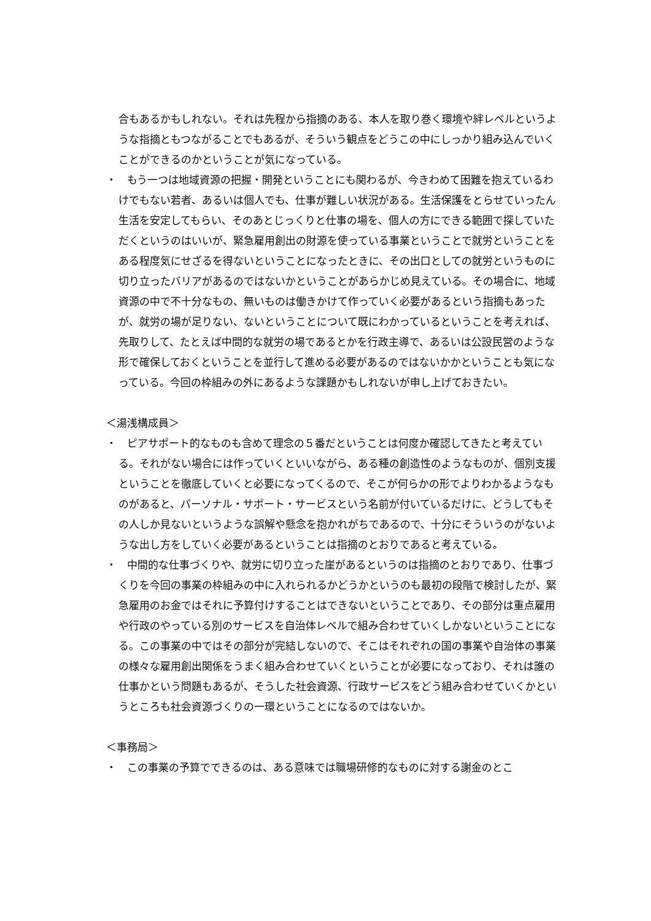合もあるかもしれない。それは先程から指摘のある、本人を取り巻く環境や絆レベルというような指摘ともつながることでもあるが、そういう観点をどうこの中にしっかり組み込んでいくことができるのかということが気になっている。
・　もう一つは地域資源の把握・開発ということにも関わるが、今きわめて困難を抱えているわけでもない若者、あるいは個人でも、仕事が難しい状況がある。生活保護をとらせていったん生活を安定してもらい、そのあとじっくりと仕事の場を、個人の方にできる範囲で探していただくというのはいいが、緊急雇用創出の財源を使っている事業ということで就労ということをある程度気にせざるを得ないということになったときに、その出口としての就労というものに切り立ったバリアがあるのではないかということがあらかじめ見えている。その場合に、地域資源の中で不十分なもの、無いものは働きかけて作っていく必要があるという指摘もあったが、就労の場が足りない、ないということについて既にわかっているということを考えれば、先取りして、たとえば中間的な就労の場であるとかを行政主導で、あるいは公設民営のような形で確保しておくということを並行して進める必要があるのではないかかということも気になっている。今回の枠組みの外にあるような課題かもしれないが申し上げておきたい。
＜湯浅構成員＞
・　ピアサポート的なものも含めて理念の５番だということは何度か確認してきたと考えている。それがない場合には作っていくといいながら、ある種の創造性のようなものが、個別支援ということを徹底していくと必要になってくるので、そこが何らかの形でよりわかるようなものがあると、パーソナル・サポート・サービスという名前が付いているだけに、どうしてもその人しか見ないというような誤解や懸念を抱かれがちであるので、十分にそういうのがないような出し方をしていく必要があるということは指摘のとおりであると考えている。
・　中間的な仕事づくりや、就労に切り立った崖があるというのは指摘のとおりであり、仕事づくりを今回の事業の枠組みの中に入れられるかどうかというのも最初の段階で検討したが、緊急雇用のお金ではそれに予算付けすることはできないということであり、その部分は重点雇用や行政のやっている別のサービスを自治体レベルで組み合わせていくしかないということになる。この事業の中ではその部分が完結しないので、そこはそれぞれの国の事業や自治体の事業の様々な雇用創出関係をうまく組み合わせていくということが必要になっており、それは誰の仕事かという問題もあるが、そうした社会資源、行政サービスをどう組み合わせていくかというところも社会資源づくりの一環ということになるのではないか。
＜事務局＞
・　この事業の予算でできるのは、ある意味では職場研修的なものに対する謝金のとこ